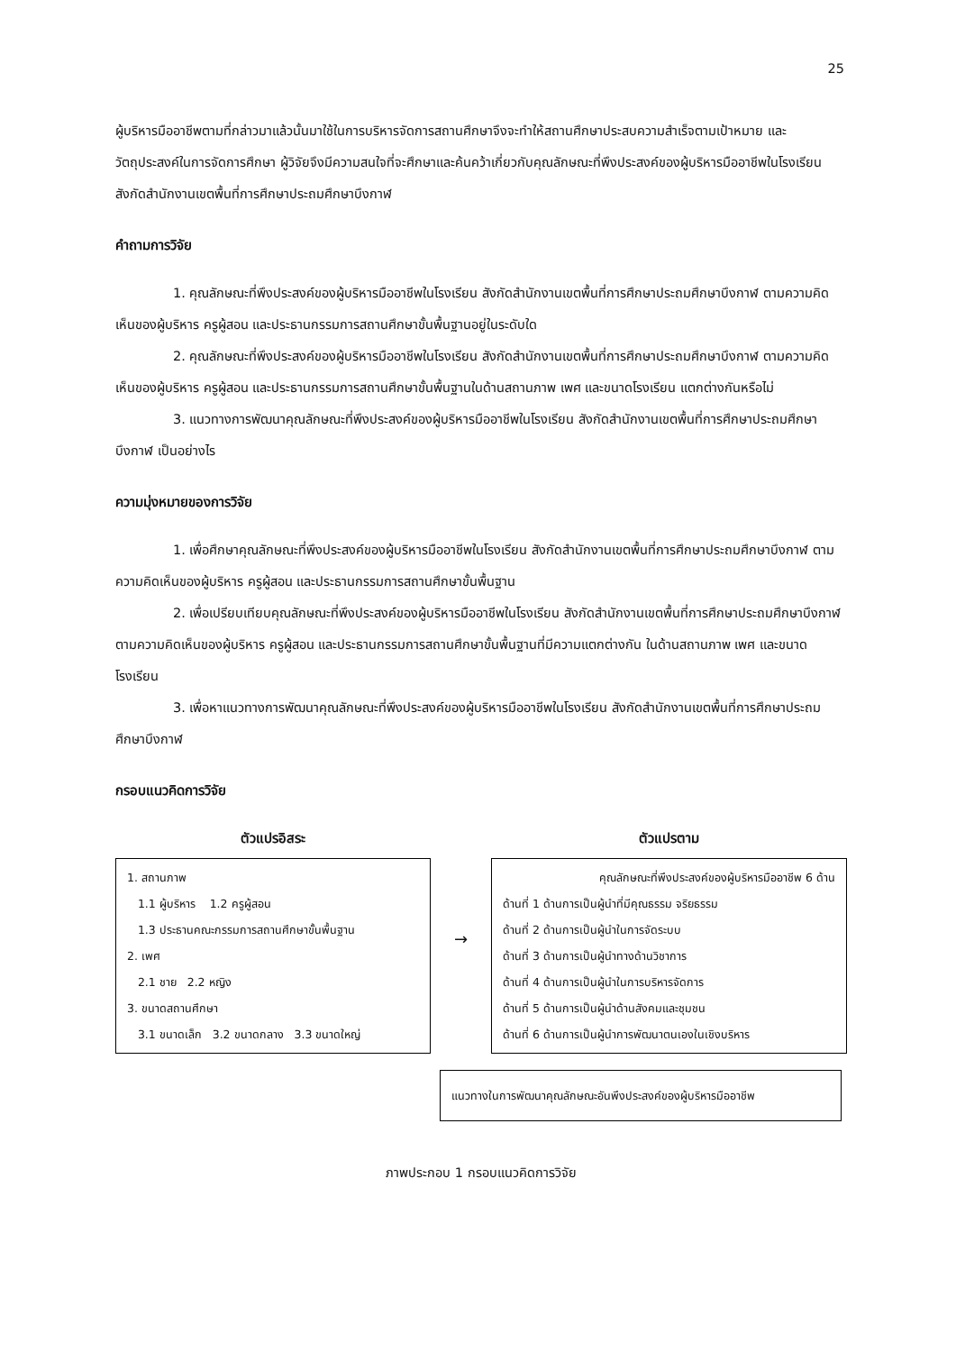25
ผู้บริหารมืออาชีพตามที่กล่าวมาแล้วนั้นมาใช้ในการบริหารจัดการสถานศึกษาจึงจะทำให้สถานศึกษาประสบความสำเร็จตามเป้าหมาย และวัตถุประสงค์ในการจัดการศึกษา ผู้วิจัยจึงมีความสนใจที่จะศึกษาและค้นคว้าเกี่ยวกับคุณลักษณะที่พึงประสงค์ของผู้บริหารมืออาชีพในโรงเรียน สังกัดสำนักงานเขตพื้นที่การศึกษาประถมศึกษาบึงกาฬ
คำถามการวิจัย
1. คุณลักษณะที่พึงประสงค์ของผู้บริหารมืออาชีพในโรงเรียน สังกัดสำนักงานเขตพื้นที่การศึกษาประถมศึกษาบึงกาฬ ตามความคิดเห็นของผู้บริหาร ครูผู้สอน และประธานกรรมการสถานศึกษาขั้นพื้นฐานอยู่ในระดับใด
2. คุณลักษณะที่พึงประสงค์ของผู้บริหารมืออาชีพในโรงเรียน สังกัดสำนักงานเขตพื้นที่การศึกษาประถมศึกษาบึงกาฬ ตามความคิดเห็นของผู้บริหาร ครูผู้สอน และประธานกรรมการสถานศึกษาขั้นพื้นฐานในด้านสถานภาพ เพศ และขนาดโรงเรียน แตกต่างกันหรือไม่
3. แนวทางการพัฒนาคุณลักษณะที่พึงประสงค์ของผู้บริหารมืออาชีพในโรงเรียน สังกัดสำนักงานเขตพื้นที่การศึกษาประถมศึกษาบึงกาฬ เป็นอย่างไร
ความมุ่งหมายของการวิจัย
1. เพื่อศึกษาคุณลักษณะที่พึงประสงค์ของผู้บริหารมืออาชีพในโรงเรียน สังกัดสำนักงานเขตพื้นที่การศึกษาประถมศึกษาบึงกาฬ ตามความคิดเห็นของผู้บริหาร ครูผู้สอน และประธานกรรมการสถานศึกษาขั้นพื้นฐาน
2. เพื่อเปรียบเทียบคุณลักษณะที่พึงประสงค์ของผู้บริหารมืออาชีพในโรงเรียน สังกัดสำนักงานเขตพื้นที่การศึกษาประถมศึกษาบึงกาฬ ตามความคิดเห็นของผู้บริหาร ครูผู้สอน และประธานกรรมการสถานศึกษาขั้นพื้นฐานที่มีความแตกต่างกัน ในด้านสถานภาพ เพศ และขนาดโรงเรียน
3. เพื่อหาแนวทางการพัฒนาคุณลักษณะที่พึงประสงค์ของผู้บริหารมืออาชีพในโรงเรียน สังกัดสำนักงานเขตพื้นที่การศึกษาประถมศึกษาบึงกาฬ
กรอบแนวคิดการวิจัย
ตัวแปรอิสระ
1. สถานภาพ
1.1 ผู้บริหาร 1.2 ครูผู้สอน
1.3 ประธานคณะกรรมการสถานศึกษาขั้นพื้นฐาน
2. เพศ
2.1 ชาย 2.2 หญิง
3. ขนาดสถานศึกษา
3.1 ขนาดเล็ก 3.2 ขนาดกลาง 3.3 ขนาดใหญ่
→
ตัวแปรตาม
คุณลักษณะที่พึงประสงค์ของผู้บริหารมืออาชีพ 6 ด้าน
ด้านที่ 1 ด้านการเป็นผู้นำที่มีคุณธรรม จริยธรรม
ด้านที่ 2 ด้านการเป็นผู้นำในการจัดระบบ
ด้านที่ 3 ด้านการเป็นผู้นำทางด้านวิชาการ
ด้านที่ 4 ด้านการเป็นผู้นำในการบริหารจัดการ
ด้านที่ 5 ด้านการเป็นผู้นำด้านสังคมและชุมชน
ด้านที่ 6 ด้านการเป็นผู้นำการพัฒนาตนเองในเชิงบริหาร
แนวทางในการพัฒนาคุณลักษณะอันพึงประสงค์ของผู้บริหารมืออาชีพ
ภาพประกอบ 1 กรอบแนวคิดการวิจัย